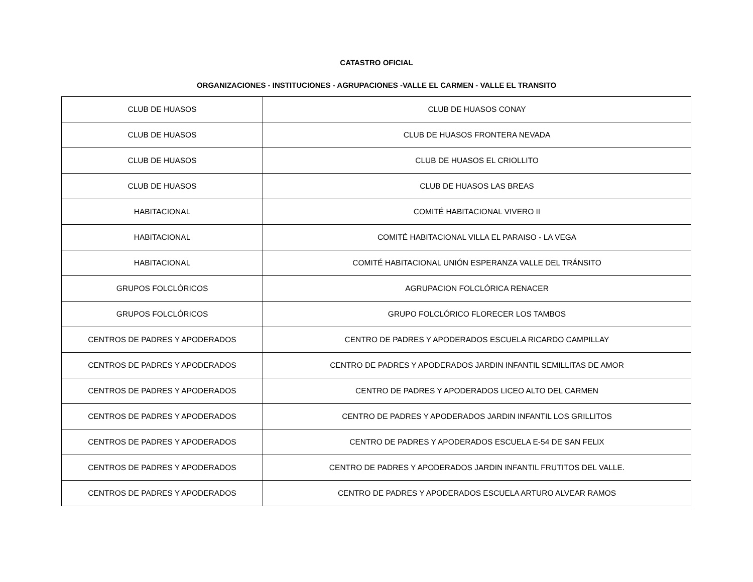CATASTRO OFICIAL
ORGANIZACIONES - INSTITUCIONES - AGRUPACIONES -VALLE EL CARMEN - VALLE EL TRANSITO
| CLUB DE HUASOS | CLUB DE HUASOS CONAY |
| CLUB DE HUASOS | CLUB DE HUASOS FRONTERA NEVADA |
| CLUB DE HUASOS | CLUB DE HUASOS EL CRIOLLITO |
| CLUB DE HUASOS | CLUB DE HUASOS LAS BREAS |
| HABITACIONAL | COMITÉ HABITACIONAL VIVERO II |
| HABITACIONAL | COMITÉ HABITACIONAL VILLA EL PARAISO - LA VEGA |
| HABITACIONAL | COMITÉ HABITACIONAL UNIÓN ESPERANZA VALLE DEL TRÁNSITO |
| GRUPOS FOLCLÓRICOS | AGRUPACION FOLCLÓRICA RENACER |
| GRUPOS FOLCLÓRICOS | GRUPO FOLCLÓRICO FLORECER LOS TAMBOS |
| CENTROS DE PADRES Y APODERADOS | CENTRO DE PADRES Y APODERADOS ESCUELA RICARDO CAMPILLAY |
| CENTROS DE PADRES Y APODERADOS | CENTRO DE PADRES Y APODERADOS JARDIN INFANTIL SEMILLITAS DE AMOR |
| CENTROS DE PADRES Y APODERADOS | CENTRO DE PADRES Y APODERADOS LICEO ALTO DEL CARMEN |
| CENTROS DE PADRES Y APODERADOS | CENTRO DE PADRES Y APODERADOS JARDIN INFANTIL LOS GRILLITOS |
| CENTROS DE PADRES Y APODERADOS | CENTRO DE PADRES Y APODERADOS ESCUELA E-54 DE SAN FELIX |
| CENTROS DE PADRES Y APODERADOS | CENTRO DE PADRES Y APODERADOS JARDIN INFANTIL FRUTITOS DEL VALLE. |
| CENTROS DE PADRES Y APODERADOS | CENTRO DE PADRES Y APODERADOS ESCUELA ARTURO ALVEAR RAMOS |